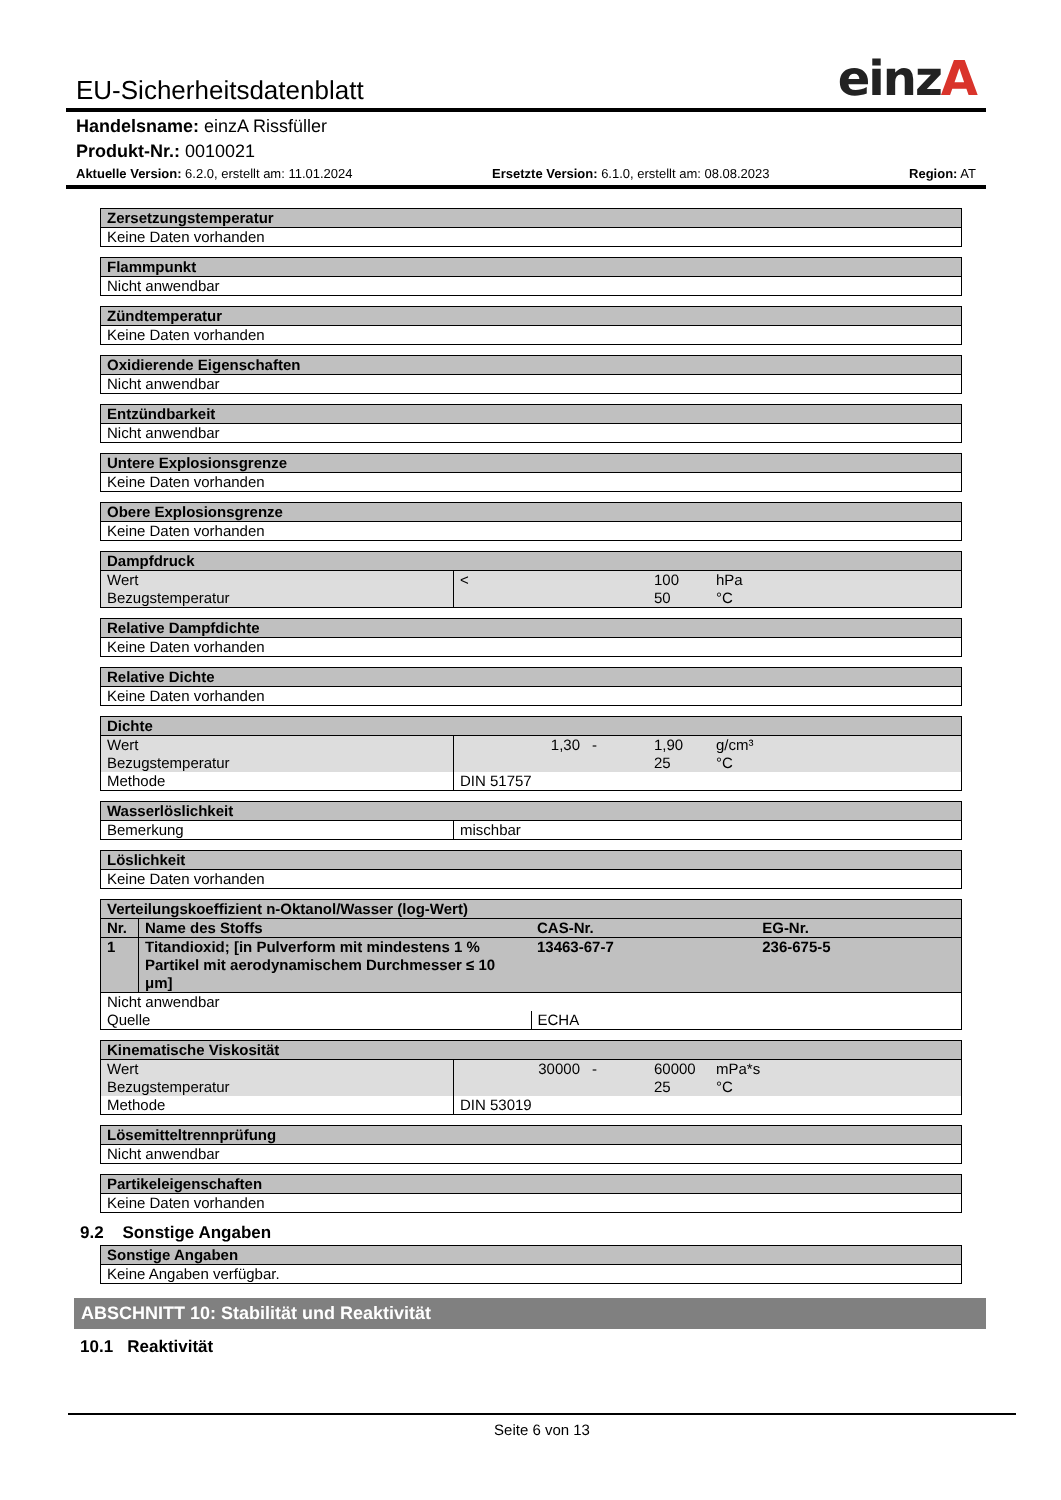EU-Sicherheitsdatenblatt einzA
Handelsname: einzA Rissfüller
Produkt-Nr.: 0010021
Aktuelle Version: 6.2.0, erstellt am: 11.01.2024 Ersetzte Version: 6.1.0, erstellt am: 08.08.2023 Region: AT
| Zersetzungstemperatur |
| --- |
| Keine Daten vorhanden |
| Flammpunkt |
| --- |
| Nicht anwendbar |
| Zündtemperatur |
| --- |
| Keine Daten vorhanden |
| Oxidierende Eigenschaften |
| --- |
| Nicht anwendbar |
| Entzündbarkeit |
| --- |
| Nicht anwendbar |
| Untere Explosionsgrenze |
| --- |
| Keine Daten vorhanden |
| Obere Explosionsgrenze |
| --- |
| Keine Daten vorhanden |
| Dampfdruck | | | | |
| --- | --- | --- | --- | --- |
| Wert | < | | 100 | hPa |
| Bezugstemperatur | | | 50 | °C |
| Relative Dampfdichte |
| --- |
| Keine Daten vorhanden |
| Relative Dichte |
| --- |
| Keine Daten vorhanden |
| Dichte | | | | |
| --- | --- | --- | --- | --- |
| Wert | 1,30 | - | 1,90 | g/cm³ |
| Bezugstemperatur | | | 25 | °C |
| Methode | DIN 51757 | | | |
| Wasserlöslichkeit | |
| --- | --- |
| Bemerkung | mischbar |
| Löslichkeit |
| --- |
| Keine Daten vorhanden |
| Verteilungskoeffizient n-Oktanol/Wasser (log-Wert) | | | |
| --- | --- | --- | --- |
| Nr. | Name des Stoffs | CAS-Nr. | EG-Nr. |
| 1 | Titandioxid; [in Pulverform mit mindestens 1 % Partikel mit aerodynamischem Durchmesser ≤ 10 μm] | 13463-67-7 | 236-675-5 |
| Nicht anwendbar | | | |
| Quelle | | ECHA | |
| Kinematische Viskosität | | | | |
| --- | --- | --- | --- | --- |
| Wert | 30000 | - | 60000 | mPa*s |
| Bezugstemperatur | | | 25 | °C |
| Methode | DIN 53019 | | | |
| Lösemitteltrennprüfung |
| --- |
| Nicht anwendbar |
| Partikeleigenschaften |
| --- |
| Keine Daten vorhanden |
9.2 Sonstige Angaben
| Sonstige Angaben |
| --- |
| Keine Angaben verfügbar. |
ABSCHNITT 10: Stabilität und Reaktivität
10.1 Reaktivität
Seite 6 von 13